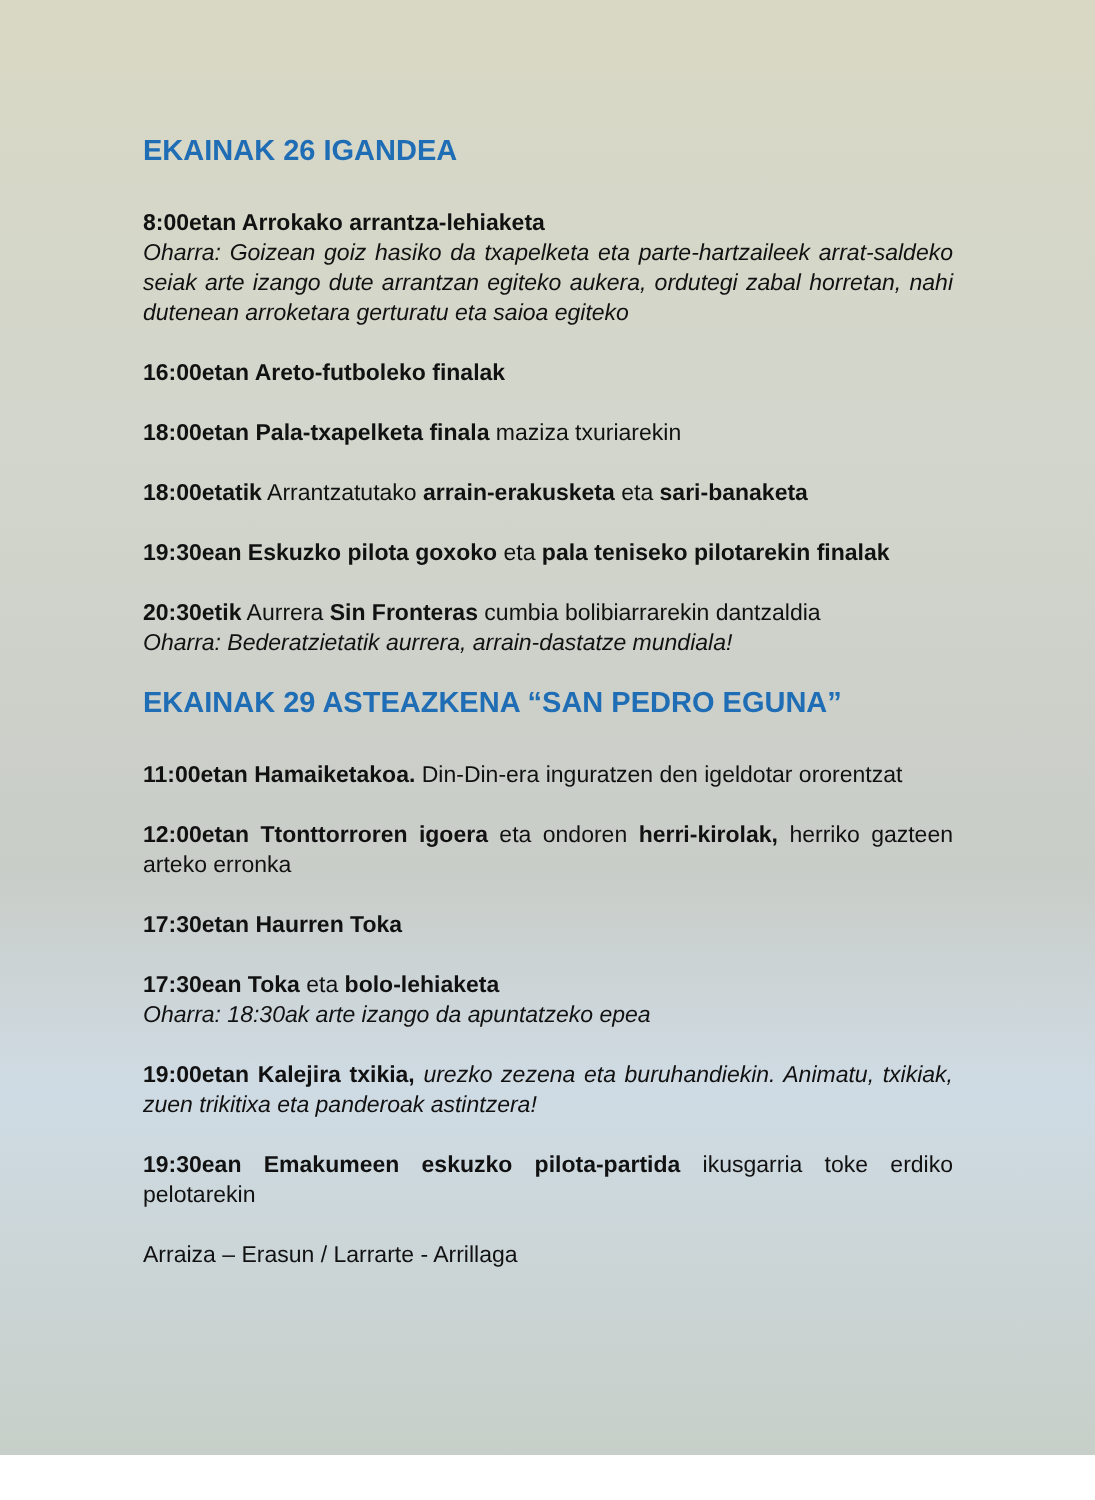EKAINAK 26 IGANDEA
8:00etan Arrokako arrantza-lehiaketa
Oharra: Goizean goiz hasiko da txapelketa eta parte-hartzaileek arrat-saldeko seiak arte izango dute arrantzan egiteko aukera, ordutegi zabal horretan, nahi dutenean arroketara gerturatu eta saioa egiteko
16:00etan Areto-futboleko finalak
18:00etan Pala-txapelketa finala maziza txuriarekin
18:00etatik Arrantzatutako arrain-erakusketa eta sari-banaketa
19:30ean Eskuzko pilota goxoko eta pala teniseko pilotarekin finalak
20:30etik Aurrera Sin Fronteras cumbia bolibiarrarekin dantzaldia
Oharra: Bederatzietatik aurrera, arrain-dastatze mundiala!
EKAINAK 29 ASTEAZKENA “SAN PEDRO EGUNA”
11:00etan Hamaiketakoa. Din-Din-era inguratzen den igeldotar ororentzat
12:00etan Ttonttorroren igoera eta ondoren herri-kirolak, herriko gazteen arteko erronka
17:30etan Haurren Toka
17:30ean Toka eta bolo-lehiaketa
Oharra: 18:30ak arte izango da apuntatzeko epea
19:00etan Kalejira txikia, urezko zezena eta buruhandiekin. Animatu, txikiak, zuen trikitixa eta panderoak astintzera!
19:30ean Emakumeen eskuzko pilota-partida ikusgarria toke erdiko pelotarekin
Arraiza – Erasun / Larrarte - Arrillaga